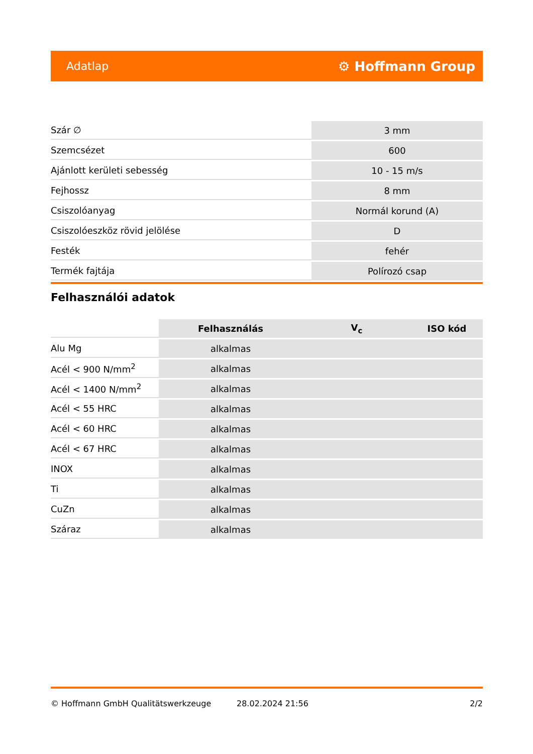Adatlap ⚙ Hoffmann Group
| Szár ∅ | 3 mm |
| Szemcsézet | 600 |
| Ajánlott kerületi sebesség | 10 - 15 m/s |
| Fejhossz | 8 mm |
| Csiszolóanyag | Normál korund (A) |
| Csiszolóeszköz rövid jelölése | D |
| Festék | fehér |
| Termék fajtája | Polírozó csap |
Felhasználói adatok
| | Felhasználás | V<sub>c</sub> | ISO kód |
| --- | --- | --- | --- |
| Alu Mg | alkalmas | | |
| Acél < 900 N/mm<sup>2</sup> | alkalmas | | |
| Acél < 1400 N/mm<sup>2</sup> | alkalmas | | |
| Acél < 55 HRC | alkalmas | | |
| Acél < 60 HRC | alkalmas | | |
| Acél < 67 HRC | alkalmas | | |
| INOX | alkalmas | | |
| Ti | alkalmas | | |
| CuZn | alkalmas | | |
| Száraz | alkalmas | | |
© Hoffmann GmbH Qualitätswerkzeuge 28.02.2024 21:56 2/2